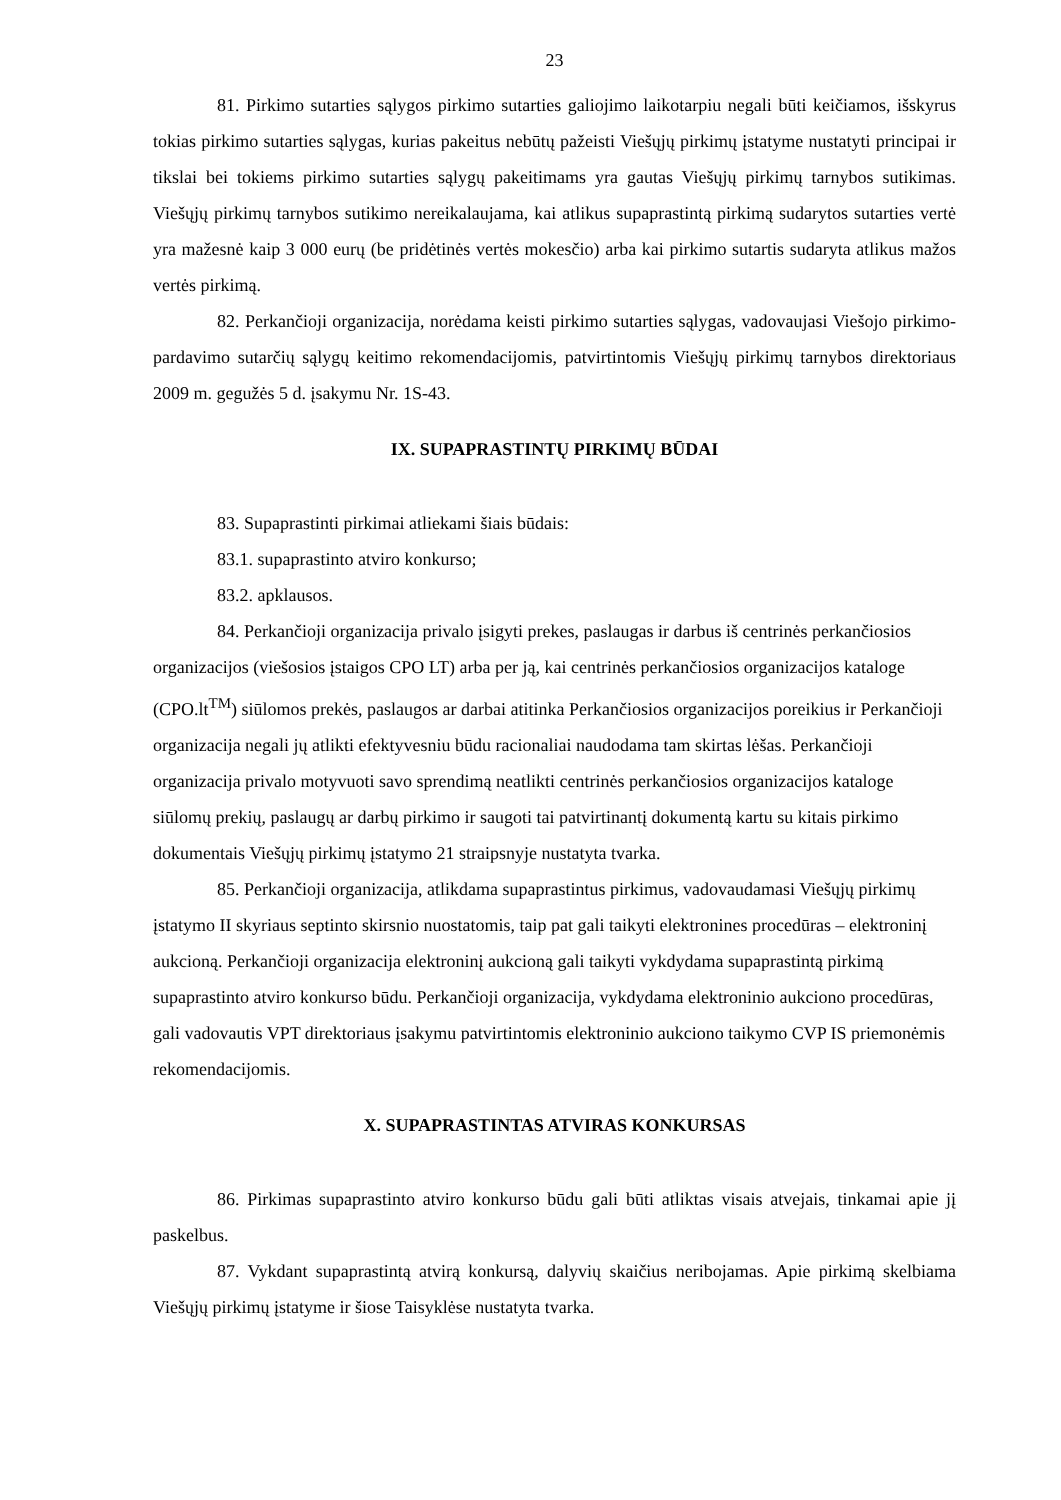23
81. Pirkimo sutarties sąlygos pirkimo sutarties galiojimo laikotarpiu negali būti keičiamos, išskyrus tokias pirkimo sutarties sąlygas, kurias pakeitus nebūtų pažeisti Viešųjų pirkimų įstatyme nustatyti principai ir tikslai bei tokiems pirkimo sutarties sąlygų pakeitimams yra gautas Viešųjų pirkimų tarnybos sutikimas. Viešųjų pirkimų tarnybos sutikimo nereikalaujama, kai atlikus supaprastintą pirkimą sudarytos sutarties vertė yra mažesnė kaip 3 000 eurų (be pridėtinės vertės mokesčio) arba kai pirkimo sutartis sudaryta atlikus mažos vertės pirkimą.
82. Perkančioji organizacija, norėdama keisti pirkimo sutarties sąlygas, vadovaujasi Viešojo pirkimo-pardavimo sutarčių sąlygų keitimo rekomendacijomis, patvirtintomis Viešųjų pirkimų tarnybos direktoriaus 2009 m. gegužės 5 d. įsakymu Nr. 1S-43.
IX. SUPAPRASTINTŲ PIRKIMŲ BŪDAI
83. Supaprastinti pirkimai atliekami šiais būdais:
83.1. supaprastinto atviro konkurso;
83.2. apklausos.
84. Perkančioji organizacija privalo įsigyti prekes, paslaugas ir darbus iš centrinės perkančiosios organizacijos (viešosios įstaigos CPO LT) arba per ją, kai centrinės perkančiosios organizacijos kataloge (CPO.lt<sup>TM</sup>) siūlomos prekės, paslaugos ar darbai atitinka Perkančiosios organizacijos poreikius ir Perkančioji organizacija negali jų atlikti efektyvesniu būdu racionaliai naudodama tam skirtas lėšas. Perkančioji organizacija privalo motyvuoti savo sprendimą neatlikti centrinės perkančiosios organizacijos kataloge siūlomų prekių, paslaugų ar darbų pirkimo ir saugoti tai patvirtinantį dokumentą kartu su kitais pirkimo dokumentais Viešųjų pirkimų įstatymo 21 straipsnyje nustatyta tvarka.
85. Perkančioji organizacija, atlikdama supaprastintus pirkimus, vadovaudamasi Viešųjų pirkimų įstatymo II skyriaus septinto skirsnio nuostatomis, taip pat gali taikyti elektronines procedūras – elektroninį aukcioną. Perkančioji organizacija elektroninį aukcioną gali taikyti vykdydama supaprastintą pirkimą supaprastinto atviro konkurso būdu. Perkančioji organizacija, vykdydama elektroninio aukciono procedūras, gali vadovautis VPT direktoriaus įsakymu patvirtintomis elektroninio aukciono taikymo CVP IS priemonėmis rekomendacijomis.
X. SUPAPRASTINTAS ATVIRAS KONKURSAS
86. Pirkimas supaprastinto atviro konkurso būdu gali būti atliktas visais atvejais, tinkamai apie jį paskelbus.
87. Vykdant supaprastintą atvirą konkursą, dalyvių skaičius neribojamas. Apie pirkimą skelbiama Viešųjų pirkimų įstatyme ir šiose Taisyklėse nustatyta tvarka.